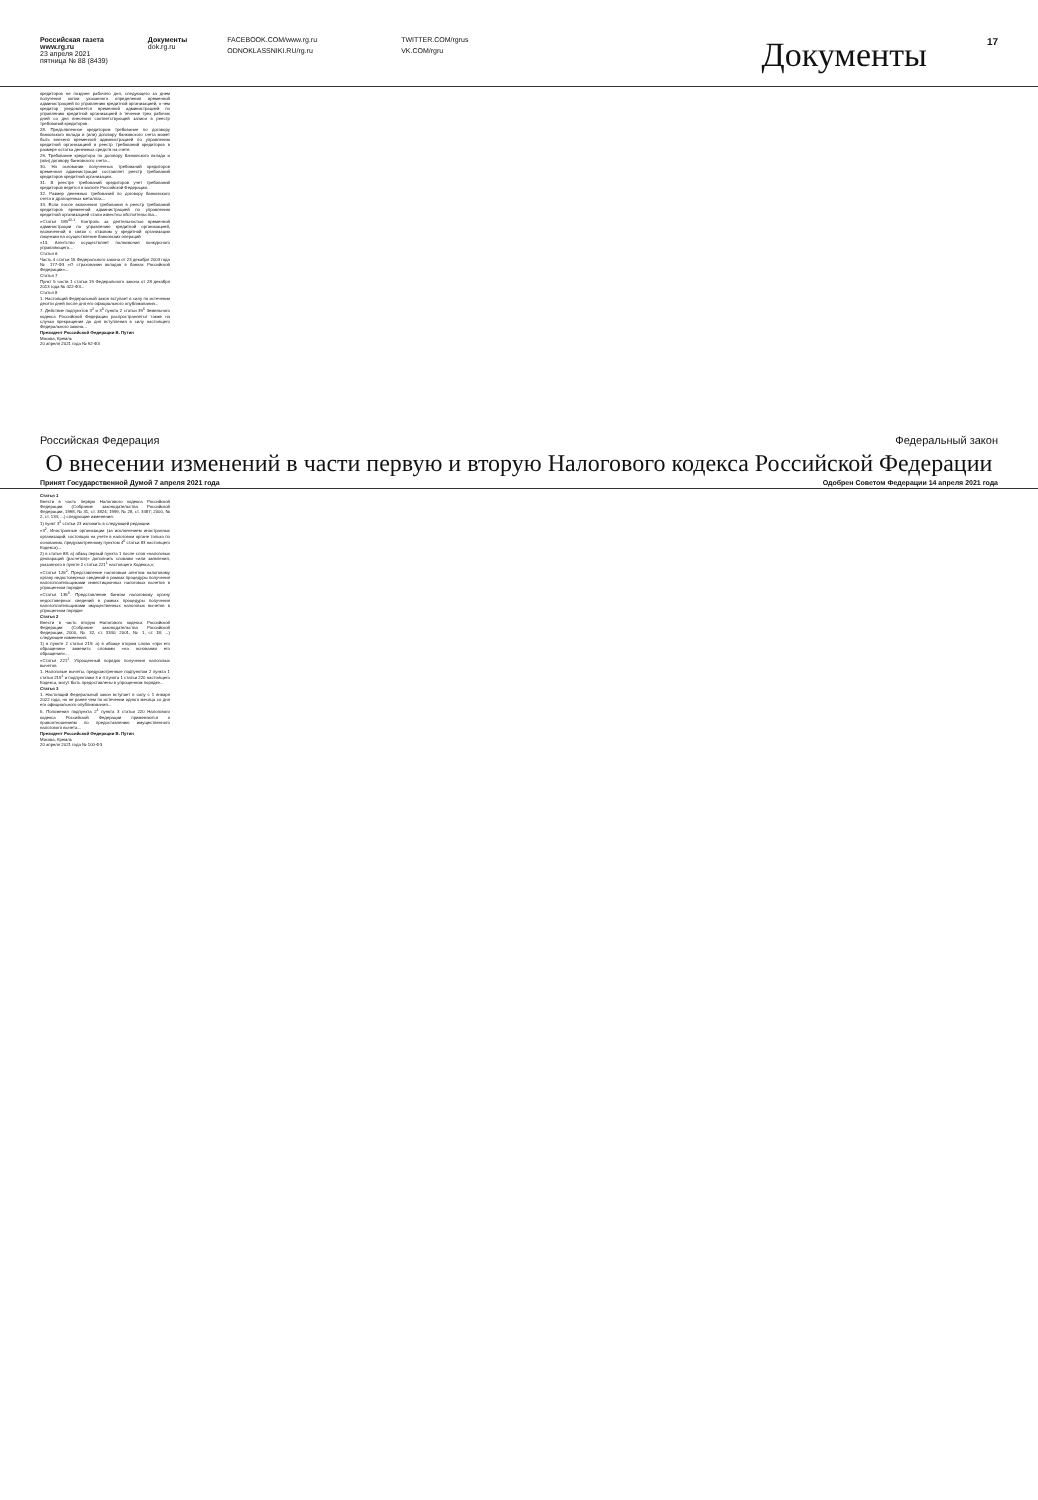Российская газета
www.rg.ru
23 апреля 2021
пятница № 88 (8439)
Документы
dok.rg.ru
FACEBOOK.COM/www.rg.ru TWITTER.COM/rgrus ODNOKLASSNIKI.RU/rg.ru VK.COM/rgru
Документы
17
кредиторов не позднее рабочего дня, следующего за днем получения копии указанного определения временной администрацией по управлению кредитной организацией, о чем кредитор уведомляется временной администрацией по управлению кредитной организацией в течение трех рабочих дней со дня внесения соответствующей записи в реестр требований кредиторов.
28. Предъявленное кредитором требование по договору банковского вклада и (или) договору банковского счета может быть внесено временной администрацией по управлению кредитной организацией в реестр требований кредиторов в размере остатка денежных средств на счете.
29. Требование кредитора по договору банковского вклада и (или) договору банковского счета...
30. На основании полученных требований кредиторов временная администрация составляет реестр требований кредиторов кредитной организации.
31. В реестре требований кредиторов учет требований кредиторов ведется в валюте Российской Федерации.
32. Размер денежных требований по договору банковского счета в драгоценных металлах...
33. Если после включения требования в реестр требований кредиторов временной администрацией по управлению кредитной организацией стали известны обстоятельства...
«Статья 189<sup>42-1</sup>. Контроль за деятельностью временной администрации по управлению кредитной организацией, назначенной в связи с отзывом у кредитной организации лицензии на осуществление банковских операций
«13. Агентство осуществляет полномочия конкурсного управляющего...
Статья 6
Часть 4 статьи 15 Федерального закона от 23 декабря 2003 года № 177-ФЗ «О страховании вкладов в банках Российской Федерации»...
Статья 7
Пункт 5 части 1 статьи 19 Федерального закона от 28 декабря 2013 года № 422-ФЗ...
Статья 8
1. Настоящий Федеральный закон вступает в силу по истечении десяти дней после дня его официального опубликования...
7. Действие подпунктов 3<sup>2</sup> и 3<sup>3</sup> пункта 2 статьи 39<sup>6</sup> Земельного кодекса Российской Федерации распространяется также на случаи прекращения до дня вступления в силу настоящего Федерального закона...
Президент Российской Федерации В. Путин
Москва, Кремль
20 апреля 2021 года № 92-ФЗ
Российская Федерация Федеральный закон
О внесении изменений в части первую и вторую Налогового кодекса Российской Федерации
Принят Государственной Думой 7 апреля 2021 года Одобрен Советом Федерации 14 апреля 2021 года
Статья 1
Внести в часть первую Налогового кодекса Российской Федерации (Собрание законодательства Российской Федерации, 1998, № 31, ст. 3824; 1999, № 28, ст. 3487; 2000, № 2, ст. 134; ...) следующие изменения:
1) пункт 3<sup>2</sup> статьи 23 изложить в следующей редакции:
«3<sup>2</sup>. Иностранные организации (за исключением иностранных организаций, состоящих на учете в налоговом органе только по основанию, предусмотренному пунктом 4<sup>6</sup> статьи 83 настоящего Кодекса)...
2) в статье 88: а) абзац первый пункта 1 после слов «налоговых деклараций (расчетов)» дополнить словами «или заявления, указанного в пункте 2 статьи 221<sup>1</sup> настоящего Кодекса,»;
«Статья 126<sup>2</sup>. Представление налоговым агентом налоговому органу недостоверных сведений в рамках процедуры получения налогоплательщиками инвестиционных налоговых вычетов в упрощенном порядке
«Статья 135<sup>3</sup>. Представление банком налоговому органу недостоверных сведений в рамках процедуры получения налогоплательщиками имущественных налоговых вычетов в упрощенном порядке
Статья 2
Внести в часть вторую Налогового кодекса Российской Федерации (Собрание законодательства Российской Федерации, 2000, № 32, ст. 3340; 2001, № 1, ст. 18; ...) следующие изменения:
1) в пункте 2 статьи 219: а) в абзаце втором слова «при его обращении» заменить словами «на основании его обращения»...
«Статья 221<sup>1</sup>. Упрощенный порядок получения налоговых вычетов
1. Налоговые вычеты, предусмотренные подпунктом 2 пункта 1 статьи 219<sup>1</sup> и подпунктами 3 и 4 пункта 1 статьи 220 настоящего Кодекса, могут быть предоставлены в упрощенном порядке...
Статья 3
1. Настоящий Федеральный закон вступает в силу с 1 января 2022 года, но не ранее чем по истечении одного месяца со дня его официального опубликования...
5. Положения подпункта 2<sup>1</sup> пункта 3 статьи 220 Налогового кодекса Российской Федерации применяются к правоотношениям по предоставлению имущественного налогового вычета...
Президент Российской Федерации В. Путин
Москва, Кремль
20 апреля 2021 года № 100-ФЗ